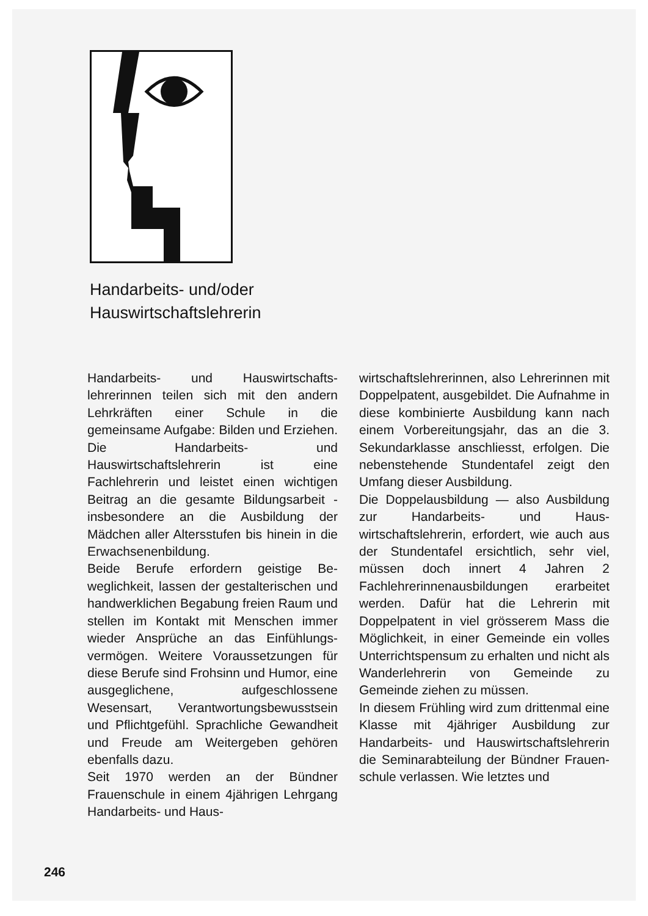Handarbeits- und/oder
Hauswirtschaftslehrerin
Handarbeits- und Hauswirtschafts­lehrerinnen teilen sich mit den an­dern Lehrkräften einer Schule in die gemeinsame Aufgabe: Bilden und Erziehen. Die Handarbeits- und Hauswirtschaftslehrerin ist eine Fachlehrerin und leistet einen wichtigen Beitrag an die gesamte Bildungsarbeit - insbesondere an die Ausbildung der Mädchen aller Altersstufen bis hinein in die Er­wachsenenbildung.
Beide Berufe erfordern geistige Be­weglichkeit, lassen der gestalteri­schen und handwerklichen Bega­bung freien Raum und stellen im Kontakt mit Menschen immer wie­der Ansprüche an das Einfühlungs­vermögen. Weitere Voraussetzun­gen für diese Berufe sind Frohsinn und Humor, eine ausgeglichene, aufgeschlossene Wesensart, Verant­wortungsbewusstsein und Pflicht­gefühl. Sprachliche Gewandheit und Freude am Weitergeben gehören ebenfalls dazu.
Seit 1970 werden an der Bündner Frauenschule in einem 4jährigen Lehrgang Handarbeits- und Haus-
wirtschaftslehrerinnen, also Lehre­rinnen mit Doppelpatent, ausgebil­det. Die Aufnahme in diese kombi­nierte Ausbildung kann nach einem Vorbereitungsjahr, das an die 3. Sekundarklasse anschliesst, erfol­gen. Die nebenstehende Stunden­tafel zeigt den Umfang dieser Aus­bildung.
Die Doppelausbildung — also Aus­bildung zur Handarbeits- und Haus­wirtschaftslehrerin, erfordert, wie auch aus der Stundentafel ersicht­lich, sehr viel, müssen doch innert 4 Jahren 2 Fachlehrerinnenausbil­dungen erarbeitet werden. Dafür hat die Lehrerin mit Doppelpatent in viel grösserem Mass die Mög­lichkeit, in einer Gemeinde ein vol­les Unterrichtspensum zu erhalten und nicht als Wanderlehrerin von Gemeinde zu Gemeinde ziehen zu müssen.
In diesem Frühling wird zum drit­tenmal eine Klasse mit 4jähriger Ausbildung zur Handarbeits- und Hauswirtschaftslehrerin die Semi­narabteilung der Bündner Frauen­schule verlassen. Wie letztes und
246